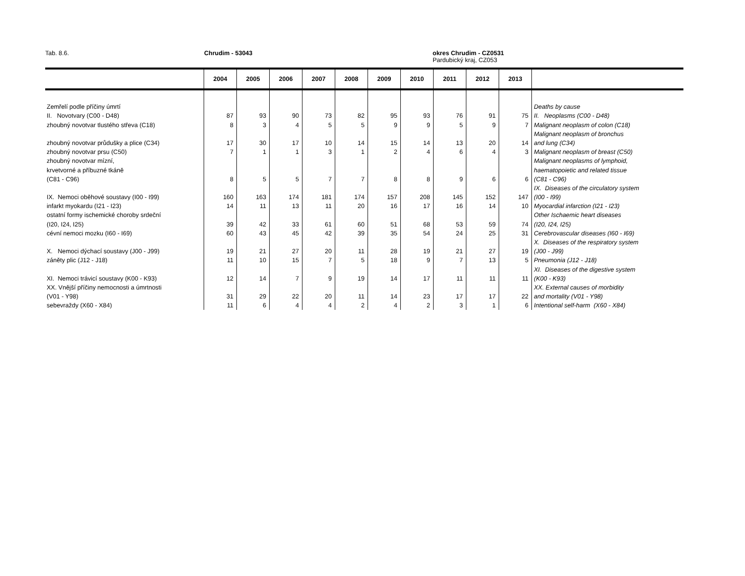Tab. 8.6. Chrudim - 53043
okres Chrudim - CZ0531
Pardubický kraj, CZ053
| | 2004 | 2005 | 2006 | 2007 | 2008 | 2009 | 2010 | 2011 | 2012 | 2013 | |
| --- | --- | --- | --- | --- | --- | --- | --- | --- | --- | --- | --- |
| Zemřelí podle příčiny úmrtí | | | | | | | | | | | Deaths by cause |
| II. Novotvary (C00 - D48) | 87 | 93 | 90 | 73 | 82 | 95 | 93 | 76 | 91 | 75 | II. Neoplasms (C00 - D48) |
| zhoubný novotvar tlustého střeva (C18) | 8 | 3 | 4 | 5 | 5 | 9 | 9 | 5 | 9 | 7 | Malignant neoplasm of colon (C18) |
| | | | | | | | | | | | Malignant neoplasm of bronchus |
| zhoubný novotvar průdušky a plice (C34) | 17 | 30 | 17 | 10 | 14 | 15 | 14 | 13 | 20 | 14 | and lung (C34) |
| zhoubný novotvar prsu (C50) | 7 | 1 | 1 | 3 | 1 | 2 | 4 | 6 | 4 | 3 | Malignant neoplasm of breast (C50) |
| zhoubný novotvar mízní, | | | | | | | | | | | Malignant neoplasms of lymphoid, |
| krvetvorné a příbuzné tkáně | | | | | | | | | | | haematopoietic and related tissue |
| (C81 - C96) | 8 | 5 | 5 | 7 | 7 | 8 | 8 | 9 | 6 | 6 | (C81 - C96) |
| | | | | | | | | | | | IX. Diseases of the circulatory system |
| IX. Nemoci oběhové soustavy (I00 - I99) | 160 | 163 | 174 | 181 | 174 | 157 | 208 | 145 | 152 | 147 | (I00 - I99) |
| infarkt myokardu (I21 - I23) | 14 | 11 | 13 | 11 | 20 | 16 | 17 | 16 | 14 | 10 | Myocardial infarction (I21 - I23) |
| ostatní formy ischemické choroby srdeční | | | | | | | | | | | Other Ischaemic heart diseases |
| (I20, I24, I25) | 39 | 42 | 33 | 61 | 60 | 51 | 68 | 53 | 59 | 74 | (I20, I24, I25) |
| cévní nemoci mozku (I60 - I69) | 60 | 43 | 45 | 42 | 39 | 35 | 54 | 24 | 25 | 31 | Cerebrovascular diseases (I60 - I69) |
| | | | | | | | | | | | X. Diseases of the respiratory system |
| X. Nemoci dýchací soustavy (J00 - J99) | 19 | 21 | 27 | 20 | 11 | 28 | 19 | 21 | 27 | 19 | (J00 - J99) |
| záněty plic (J12 - J18) | 11 | 10 | 15 | 7 | 5 | 18 | 9 | 7 | 13 | 5 | Pneumonia (J12 - J18) |
| | | | | | | | | | | | XI. Diseases of the digestive system |
| XI. Nemoci trávicí soustavy (K00 - K93) | 12 | 14 | 7 | 9 | 19 | 14 | 17 | 11 | 11 | 11 | (K00 - K93) |
| XX. Vnější příčiny nemocnosti a úmrtnosti | | | | | | | | | | | XX. External causes of morbidity |
| (V01 - Y98) | 31 | 29 | 22 | 20 | 11 | 14 | 23 | 17 | 17 | 22 | and mortality (V01 - Y98) |
| sebevraždy (X60 - X84) | 11 | 6 | 4 | 4 | 2 | 4 | 2 | 3 | 1 | 6 | Intentional self-harm (X60 - X84) |